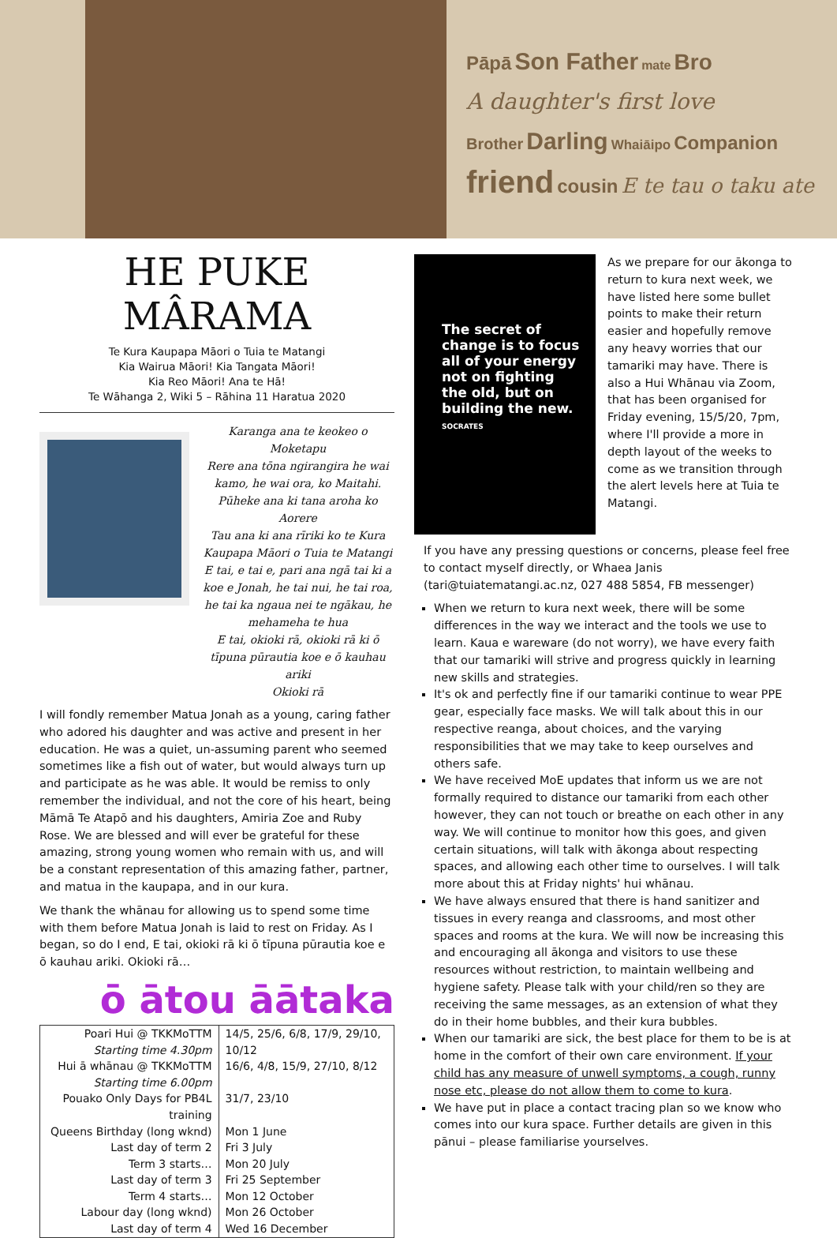Pāpā Son Father mate Bro
A daughter's first love
Brother Darling Whaiāipo Companion
friend cousin E te tau o taku ate
HE PUKE MÂRAMA
Te Kura Kaupapa Māori o Tuia te Matangi
Kia Wairua Māori! Kia Tangata Māori!
Kia Reo Māori! Ana te Hā!
Te Wāhanga 2, Wiki 5 – Rāhina 11 Haratua 2020
Karanga ana te keokeo o Moketapu
Rere ana tōna ngirangira he wai kamo, he wai ora, ko Maitahi.
Pūheke ana ki tana aroha ko Aorere
Tau ana ki ana rīriki ko te Kura Kaupapa Māori o Tuia te Matangi
E tai, e tai e, pari ana ngā tai ki a koe e Jonah, he tai nui, he tai roa, he tai ka ngaua nei te ngākau, he mehameha te hua
E tai, okioki rā, okioki rā ki ō tīpuna pūrautia koe e ō kauhau ariki
Okioki rā
I will fondly remember Matua Jonah as a young, caring father who adored his daughter and was active and present in her education. He was a quiet, un-assuming parent who seemed sometimes like a fish out of water, but would always turn up and participate as he was able. It would be remiss to only remember the individual, and not the core of his heart, being Māmā Te Atapō and his daughters, Amiria Zoe and Ruby Rose. We are blessed and will ever be grateful for these amazing, strong young women who remain with us, and will be a constant representation of this amazing father, partner, and matua in the kaupapa, and in our kura.
We thank the whānau for allowing us to spend some time with them before Matua Jonah is laid to rest on Friday. As I began, so do I end, E tai, okioki rā ki ō tīpuna pūrautia koe e ō kauhau ariki. Okioki rā…
ō ātou āātaka
| Poari Hui @ TKKMoTTM Starting time 4.30pm | 14/5, 25/6, 6/8, 17/9, 29/10, 10/12 |
| Hui ā whānau @ TKKMoTTM Starting time 6.00pm | 16/6, 4/8, 15/9, 27/10, 8/12 |
| Pouako Only Days for PB4L training | 31/7, 23/10 |
| Queens Birthday (long wknd) | Mon 1 June |
| Last day of term 2 | Fri 3 July |
| Term 3 starts… | Mon 20 July |
| Last day of term 3 | Fri 25 September |
| Term 4 starts… | Mon 12 October |
| Labour day (long wknd) | Mon 26 October |
| Last day of term 4 | Wed 16 December |
The secret of change is to focus all of your energy not on fighting the old, but on building the new.
SOCRATES
As we prepare for our ākonga to return to kura next week, we have listed here some bullet points to make their return easier and hopefully remove any heavy worries that our tamariki may have. There is also a Hui Whānau via Zoom, that has been organised for Friday evening, 15/5/20, 7pm, where I'll provide a more in depth layout of the weeks to come as we transition through the alert levels here at Tuia te Matangi.
If you have any pressing questions or concerns, please feel free to contact myself directly, or Whaea Janis (tari@tuiatematangi.ac.nz, 027 488 5854, FB messenger)
When we return to kura next week, there will be some differences in the way we interact and the tools we use to learn. Kaua e wareware (do not worry), we have every faith that our tamariki will strive and progress quickly in learning new skills and strategies.
It's ok and perfectly fine if our tamariki continue to wear PPE gear, especially face masks. We will talk about this in our respective reanga, about choices, and the varying responsibilities that we may take to keep ourselves and others safe.
We have received MoE updates that inform us we are not formally required to distance our tamariki from each other however, they can not touch or breathe on each other in any way. We will continue to monitor how this goes, and given certain situations, will talk with ākonga about respecting spaces, and allowing each other time to ourselves. I will talk more about this at Friday nights' hui whānau.
We have always ensured that there is hand sanitizer and tissues in every reanga and classrooms, and most other spaces and rooms at the kura. We will now be increasing this and encouraging all ākonga and visitors to use these resources without restriction, to maintain wellbeing and hygiene safety. Please talk with your child/ren so they are receiving the same messages, as an extension of what they do in their home bubbles, and their kura bubbles.
When our tamariki are sick, the best place for them to be is at home in the comfort of their own care environment. If your child has any measure of unwell symptoms, a cough, runny nose etc, please do not allow them to come to kura.
We have put in place a contact tracing plan so we know who comes into our kura space. Further details are given in this pānui – please familiarise yourselves.